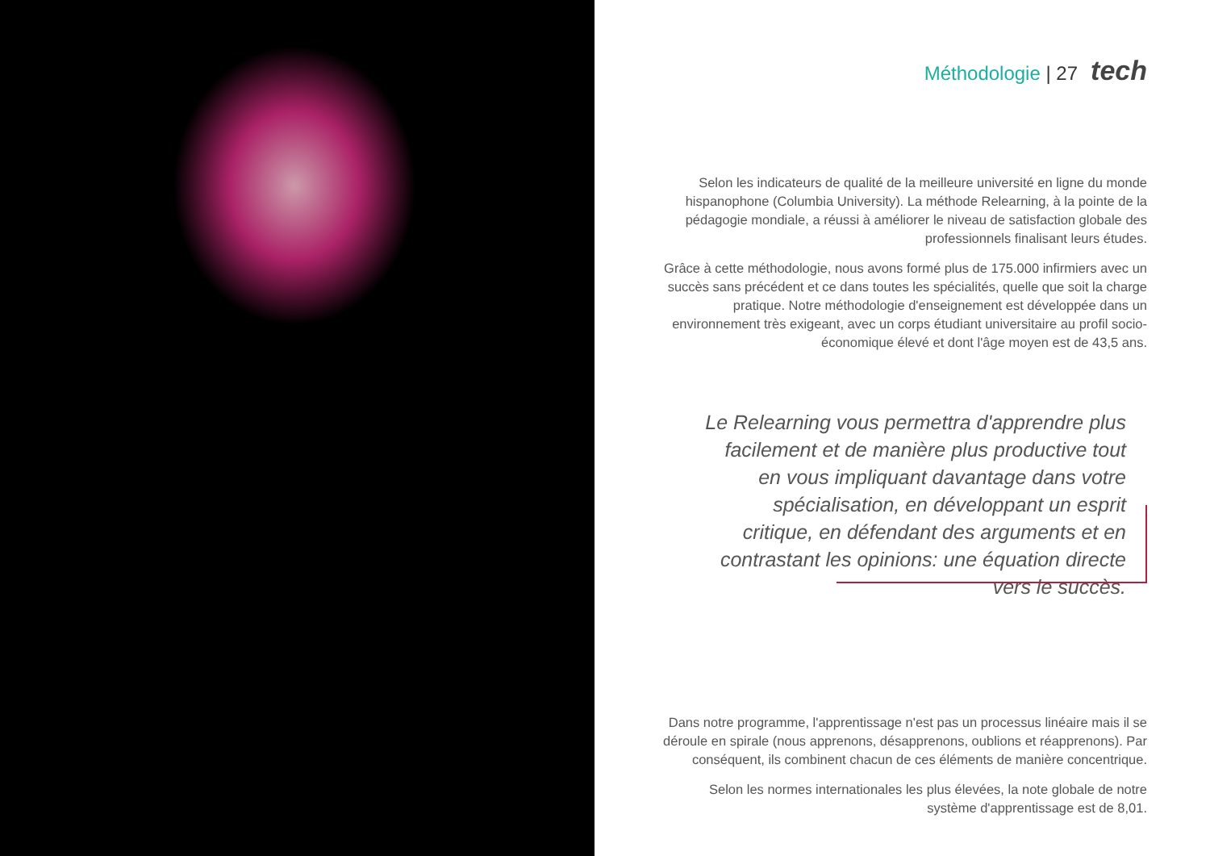Méthodologie | 27 tech
Selon les indicateurs de qualité de la meilleure université en ligne du monde hispanophone (Columbia University). La méthode Relearning, à la pointe de la pédagogie mondiale, a réussi à améliorer le niveau de satisfaction globale des professionnels finalisant leurs études.
Grâce à cette méthodologie, nous avons formé plus de 175.000 infirmiers avec un succès sans précédent et ce dans toutes les spécialités, quelle que soit la charge pratique. Notre méthodologie d'enseignement est développée dans un environnement très exigeant, avec un corps étudiant universitaire au profil socio-économique élevé et dont l'âge moyen est de 43,5 ans.
Le Relearning vous permettra d'apprendre plus facilement et de manière plus productive tout en vous impliquant davantage dans votre spécialisation, en développant un esprit critique, en défendant des arguments et en contrastant les opinions: une équation directe vers le succès.
Dans notre programme, l'apprentissage n'est pas un processus linéaire mais il se déroule en spirale (nous apprenons, désapprenons, oublions et réapprenons). Par conséquent, ils combinent chacun de ces éléments de manière concentrique.
Selon les normes internationales les plus élevées, la note globale de notre système d'apprentissage est de 8,01.